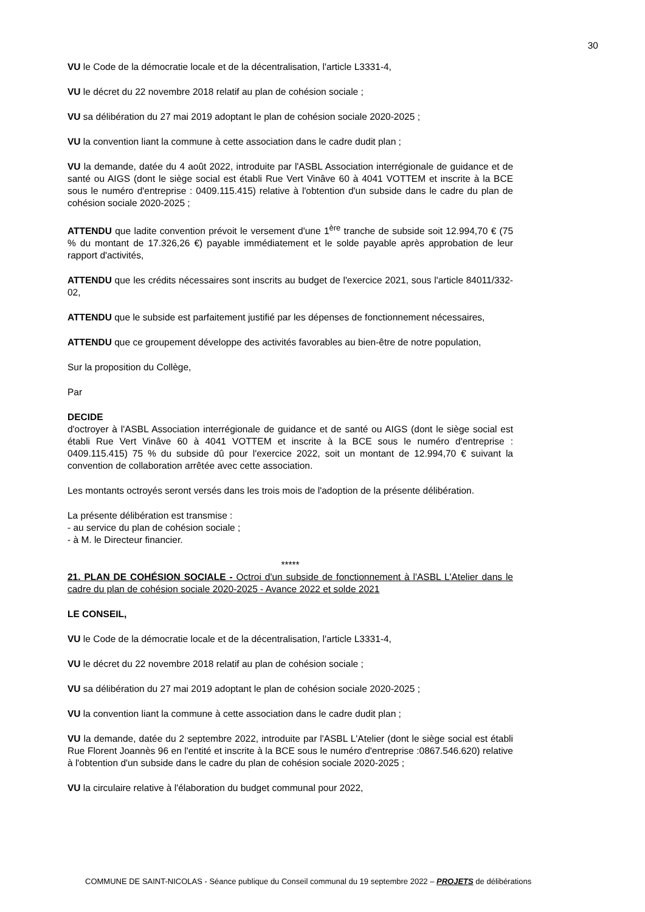30
VU le Code de la démocratie locale et de la décentralisation, l'article L3331-4,
VU le décret du 22 novembre 2018 relatif au plan de cohésion sociale ;
VU sa délibération du 27 mai 2019 adoptant le plan de cohésion sociale 2020-2025 ;
VU la convention liant la commune à cette association dans le cadre dudit plan ;
VU la demande, datée du 4 août 2022, introduite par l'ASBL Association interrégionale de guidance et de santé ou AIGS (dont le siège social est établi Rue Vert Vinâve 60 à 4041 VOTTEM et inscrite à la BCE sous le numéro d'entreprise : 0409.115.415) relative à l'obtention d'un subside dans le cadre du plan de cohésion sociale 2020-2025 ;
ATTENDU que ladite convention prévoit le versement d'une 1<sup>ère</sup> tranche de subside soit 12.994,70 € (75 % du montant de 17.326,26 €) payable immédiatement et le solde payable après approbation de leur rapport d'activités,
ATTENDU que les crédits nécessaires sont inscrits au budget de l'exercice 2021, sous l'article 84011/332-02,
ATTENDU que le subside est parfaitement justifié par les dépenses de fonctionnement nécessaires,
ATTENDU que ce groupement développe des activités favorables au bien-être de notre population,
Sur la proposition du Collège,
Par
DECIDE
d'octroyer à l'ASBL Association interrégionale de guidance et de santé ou AIGS (dont le siège social est établi Rue Vert Vinâve 60 à 4041 VOTTEM et inscrite à la BCE sous le numéro d'entreprise : 0409.115.415) 75 % du subside dû pour l'exercice 2022, soit un montant de 12.994,70 € suivant la convention de collaboration arrêtée avec cette association.
Les montants octroyés seront versés dans les trois mois de l'adoption de la présente délibération.
La présente délibération est transmise :
- au service du plan de cohésion sociale ;
- à M. le Directeur financier.
*****
21. PLAN DE COHÉSION SOCIALE - Octroi d'un subside de fonctionnement à l'ASBL L'Atelier dans le cadre du plan de cohésion sociale 2020-2025 - Avance 2022 et solde 2021
LE CONSEIL,
VU le Code de la démocratie locale et de la décentralisation, l'article L3331-4,
VU le décret du 22 novembre 2018 relatif au plan de cohésion sociale ;
VU sa délibération du 27 mai 2019 adoptant le plan de cohésion sociale 2020-2025 ;
VU la convention liant la commune à cette association dans le cadre dudit plan ;
VU la demande, datée du 2 septembre 2022, introduite par l'ASBL L'Atelier (dont le siège social est établi Rue Florent Joannès 96 en l'entité et inscrite à la BCE sous le numéro d'entreprise :0867.546.620) relative à l'obtention d'un subside dans le cadre du plan de cohésion sociale 2020-2025 ;
VU la circulaire relative à l'élaboration du budget communal pour 2022,
COMMUNE DE SAINT-NICOLAS - Séance publique du Conseil communal du 19 septembre 2022 – PROJETS de délibérations